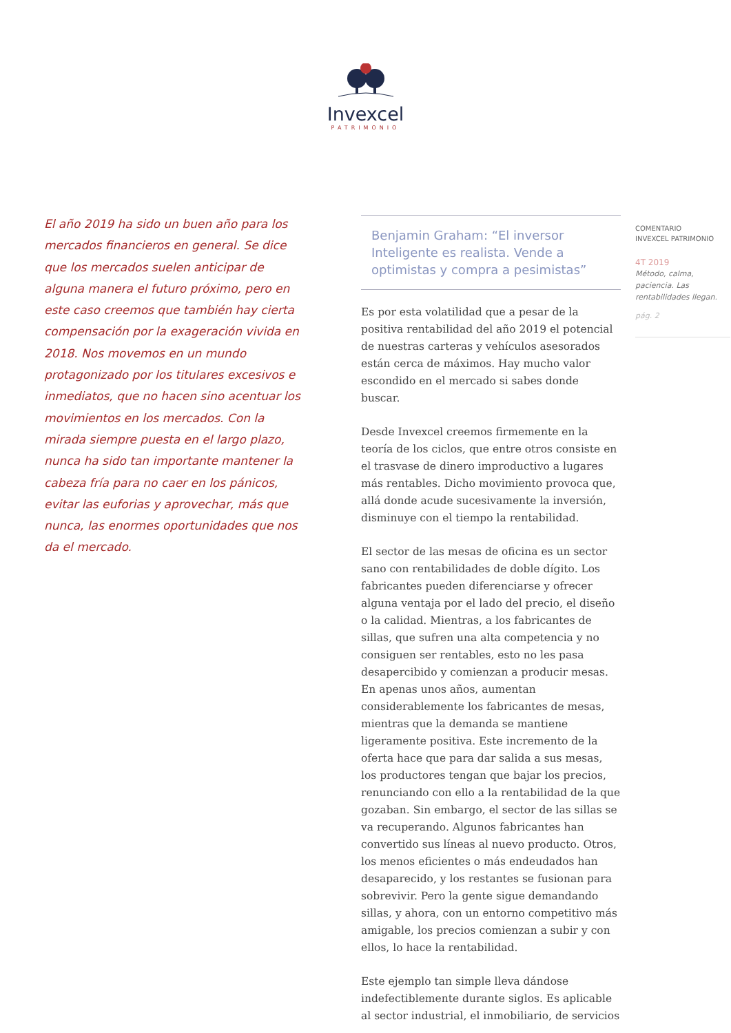Invexcel
PATRIMONIO
El año 2019 ha sido un buen año para los mercados financieros en general. Se dice que los mercados suelen anticipar de alguna manera el futuro próximo, pero en este caso creemos que también hay cierta compensación por la exageración vivida en 2018. Nos movemos en un mundo protagonizado por los titulares excesivos e inmediatos, que no hacen sino acentuar los movimientos en los mercados. Con la mirada siempre puesta en el largo plazo, nunca ha sido tan importante mantener la cabeza fría para no caer en los pánicos, evitar las euforias y aprovechar, más que nunca, las enormes oportunidades que nos da el mercado.
Benjamin Graham: “El inversor Inteligente es realista. Vende a optimistas y compra a pesimistas”
Es por esta volatilidad que a pesar de la positiva rentabilidad del año 2019 el potencial de nuestras carteras y vehículos asesorados están cerca de máximos. Hay mucho valor escondido en el mercado si sabes donde buscar.
Desde Invexcel creemos firmemente en la teoría de los ciclos, que entre otros consiste en el trasvase de dinero improductivo a lugares más rentables. Dicho movimiento provoca que, allá donde acude sucesivamente la inversión, disminuye con el tiempo la rentabilidad.
El sector de las mesas de oficina es un sector sano con rentabilidades de doble dígito. Los fabricantes pueden diferenciarse y ofrecer alguna ventaja por el lado del precio, el diseño o la calidad. Mientras, a los fabricantes de sillas, que sufren una alta competencia y no consiguen ser rentables, esto no les pasa desapercibido y comienzan a producir mesas. En apenas unos años, aumentan considerablemente los fabricantes de mesas, mientras que la demanda se mantiene ligeramente positiva. Este incremento de la oferta hace que para dar salida a sus mesas, los productores tengan que bajar los precios, renunciando con ello a la rentabilidad de la que gozaban. Sin embargo, el sector de las sillas se va recuperando. Algunos fabricantes han convertido sus líneas al nuevo producto. Otros, los menos eficientes o más endeudados han desaparecido, y los restantes se fusionan para sobrevivir. Pero la gente sigue demandando sillas, y ahora, con un entorno competitivo más amigable, los precios comienzan a subir y con ellos, lo hace la rentabilidad.
Este ejemplo tan simple lleva dándose indefectiblemente durante siglos. Es aplicable al sector industrial, el inmobiliario, de servicios
COMENTARIO
INVEXCEL PATRIMONIO
4T 2019
Método, calma, paciencia. Las rentabilidades llegan.
pág. 2